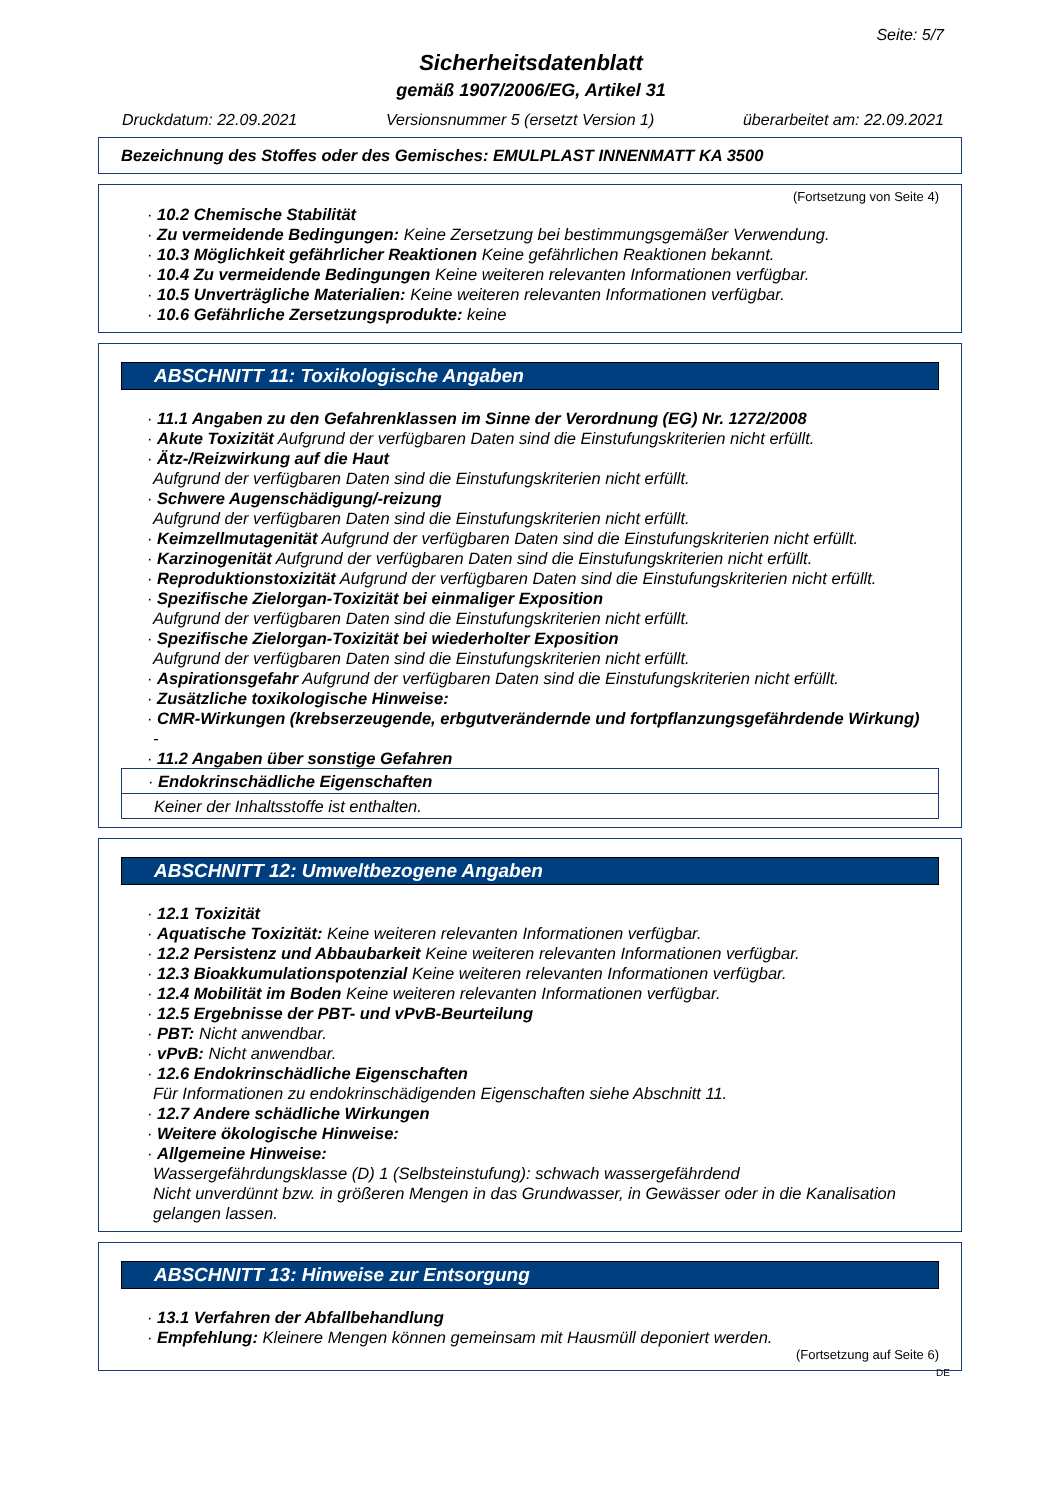Seite: 5/7
Sicherheitsdatenblatt
gemäß 1907/2006/EG, Artikel 31
Druckdatum: 22.09.2021 Versionsnummer 5 (ersetzt Version 1) überarbeitet am: 22.09.2021
Bezeichnung des Stoffes oder des Gemisches: EMULPLAST INNENMATT KA 3500
(Fortsetzung von Seite 4)
· 10.2 Chemische Stabilität
· Zu vermeidende Bedingungen: Keine Zersetzung bei bestimmungsgemäßer Verwendung.
· 10.3 Möglichkeit gefährlicher Reaktionen Keine gefährlichen Reaktionen bekannt.
· 10.4 Zu vermeidende Bedingungen Keine weiteren relevanten Informationen verfügbar.
· 10.5 Unverträgliche Materialien: Keine weiteren relevanten Informationen verfügbar.
· 10.6 Gefährliche Zersetzungsprodukte: keine
ABSCHNITT 11: Toxikologische Angaben
· 11.1 Angaben zu den Gefahrenklassen im Sinne der Verordnung (EG) Nr. 1272/2008
· Akute Toxizität Aufgrund der verfügbaren Daten sind die Einstufungskriterien nicht erfüllt.
· Ätz-/Reizwirkung auf die Haut
Aufgrund der verfügbaren Daten sind die Einstufungskriterien nicht erfüllt.
· Schwere Augenschädigung/-reizung
Aufgrund der verfügbaren Daten sind die Einstufungskriterien nicht erfüllt.
· Keimzellmutagenität Aufgrund der verfügbaren Daten sind die Einstufungskriterien nicht erfüllt.
· Karzinogenität Aufgrund der verfügbaren Daten sind die Einstufungskriterien nicht erfüllt.
· Reproduktionstoxizität Aufgrund der verfügbaren Daten sind die Einstufungskriterien nicht erfüllt.
· Spezifische Zielorgan-Toxizität bei einmaliger Exposition
Aufgrund der verfügbaren Daten sind die Einstufungskriterien nicht erfüllt.
· Spezifische Zielorgan-Toxizität bei wiederholter Exposition
Aufgrund der verfügbaren Daten sind die Einstufungskriterien nicht erfüllt.
· Aspirationsgefahr Aufgrund der verfügbaren Daten sind die Einstufungskriterien nicht erfüllt.
· Zusätzliche toxikologische Hinweise:
· CMR-Wirkungen (krebserzeugende, erbgutverändernde und fortpflanzungsgefährdende Wirkung)
-
· 11.2 Angaben über sonstige Gefahren
· Endokrinschädliche Eigenschaften
Keiner der Inhaltsstoffe ist enthalten.
ABSCHNITT 12: Umweltbezogene Angaben
· 12.1 Toxizität
· Aquatische Toxizität: Keine weiteren relevanten Informationen verfügbar.
· 12.2 Persistenz und Abbaubarkeit Keine weiteren relevanten Informationen verfügbar.
· 12.3 Bioakkumulationspotenzial Keine weiteren relevanten Informationen verfügbar.
· 12.4 Mobilität im Boden Keine weiteren relevanten Informationen verfügbar.
· 12.5 Ergebnisse der PBT- und vPvB-Beurteilung
· PBT: Nicht anwendbar.
· vPvB: Nicht anwendbar.
· 12.6 Endokrinschädliche Eigenschaften
Für Informationen zu endokrinschädigenden Eigenschaften siehe Abschnitt 11.
· 12.7 Andere schädliche Wirkungen
· Weitere ökologische Hinweise:
· Allgemeine Hinweise:
Wassergefährdungsklasse (D) 1 (Selbsteinstufung): schwach wassergefährdend
Nicht unverdünnt bzw. in größeren Mengen in das Grundwasser, in Gewässer oder in die Kanalisation gelangen lassen.
ABSCHNITT 13: Hinweise zur Entsorgung
· 13.1 Verfahren der Abfallbehandlung
· Empfehlung: Kleinere Mengen können gemeinsam mit Hausmüll deponiert werden.
(Fortsetzung auf Seite 6)
DE